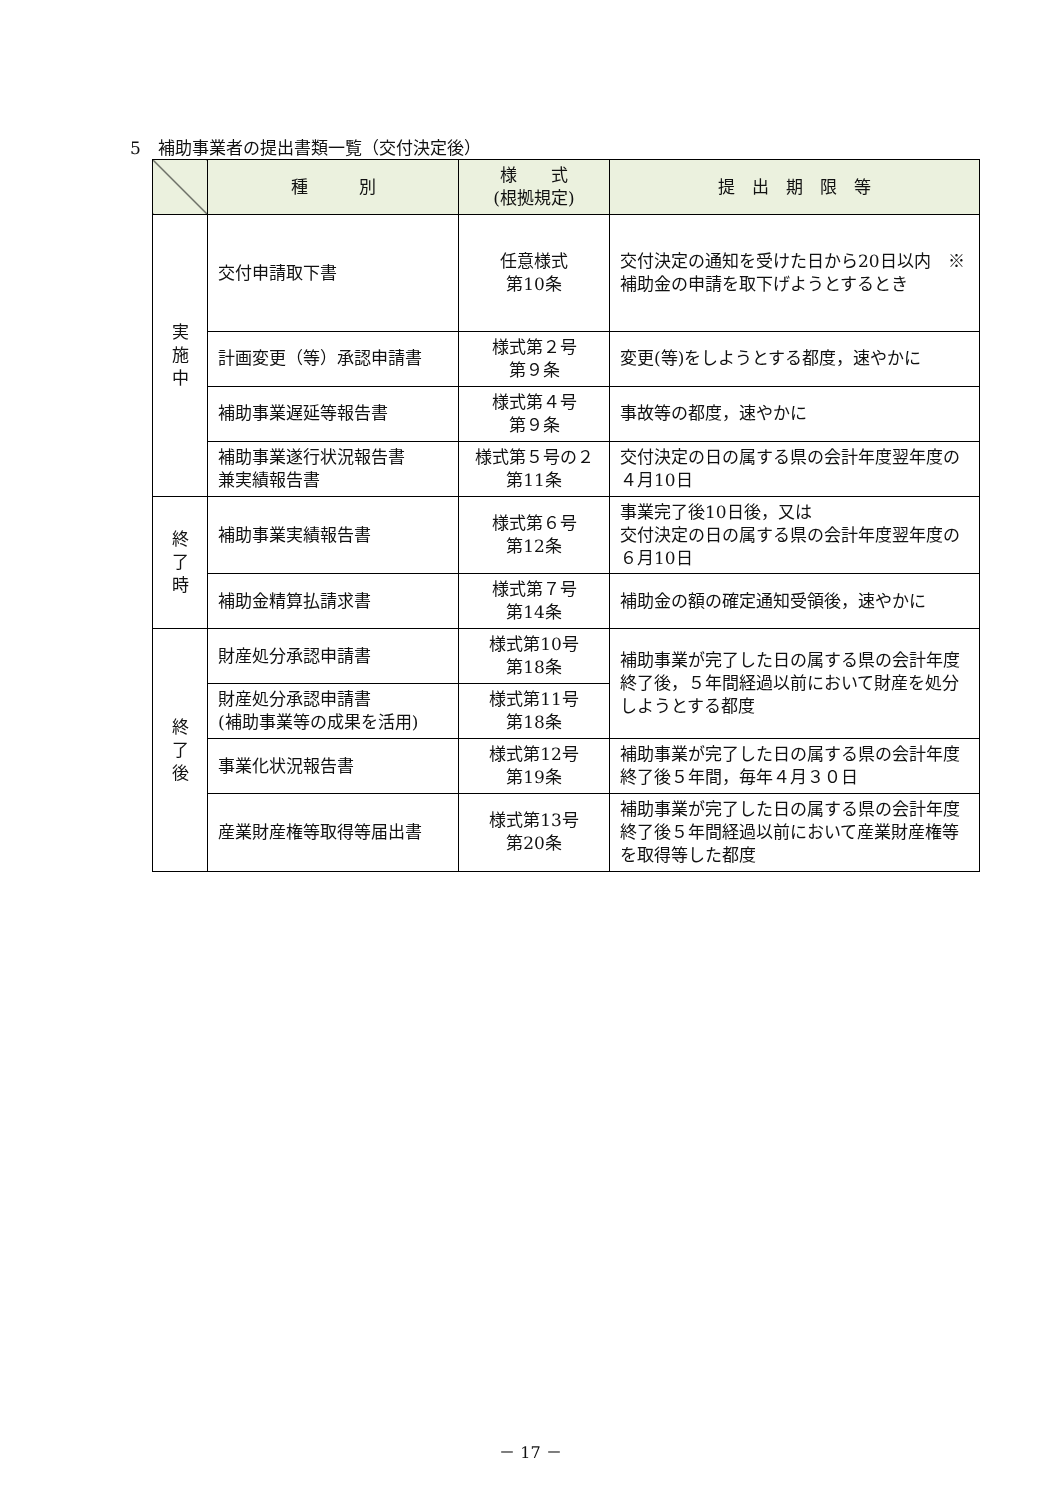5　補助事業者の提出書類一覧（交付決定後）
| | 種 別 | 様 式 (根拠規定) | 提 出 期 限 等 |
| --- | --- | --- | --- |
| 実 施 中 | 交付申請取下書 | 任意様式 第10条 | 交付決定の通知を受けた日から20日以内 ※補助金の申請を取下げようとするとき |
| | 計画変更（等）承認申請書 | 様式第２号 第９条 | 変更(等)をしようとする都度，速やかに |
| | 補助事業遅延等報告書 | 様式第４号 第９条 | 事故等の都度，速やかに |
| | 補助事業遂行状況報告書 兼実績報告書 | 様式第５号の２ 第11条 | 交付決定の日の属する県の会計年度翌年度の４月10日 |
| 終 了 時 | 補助事業実績報告書 | 様式第６号 第12条 | 事業完了後10日後，又は 交付決定の日の属する県の会計年度翌年度の６月10日 |
| | 補助金精算払請求書 | 様式第７号 第14条 | 補助金の額の確定通知受領後，速やかに |
| 終 了 後 | 財産処分承認申請書 | 様式第10号 第18条 | 補助事業が完了した日の属する県の会計年度終了後，５年間経過以前において財産を処分しようとする都度 |
| | 財産処分承認申請書 (補助事業等の成果を活用) | 様式第11号 第18条 | |
| | 事業化状況報告書 | 様式第12号 第19条 | 補助事業が完了した日の属する県の会計年度終了後５年間，毎年４月３０日 |
| | 産業財産権等取得等届出書 | 様式第13号 第20条 | 補助事業が完了した日の属する県の会計年度終了後５年間経過以前において産業財産権等を取得等した都度 |
－ 17 －